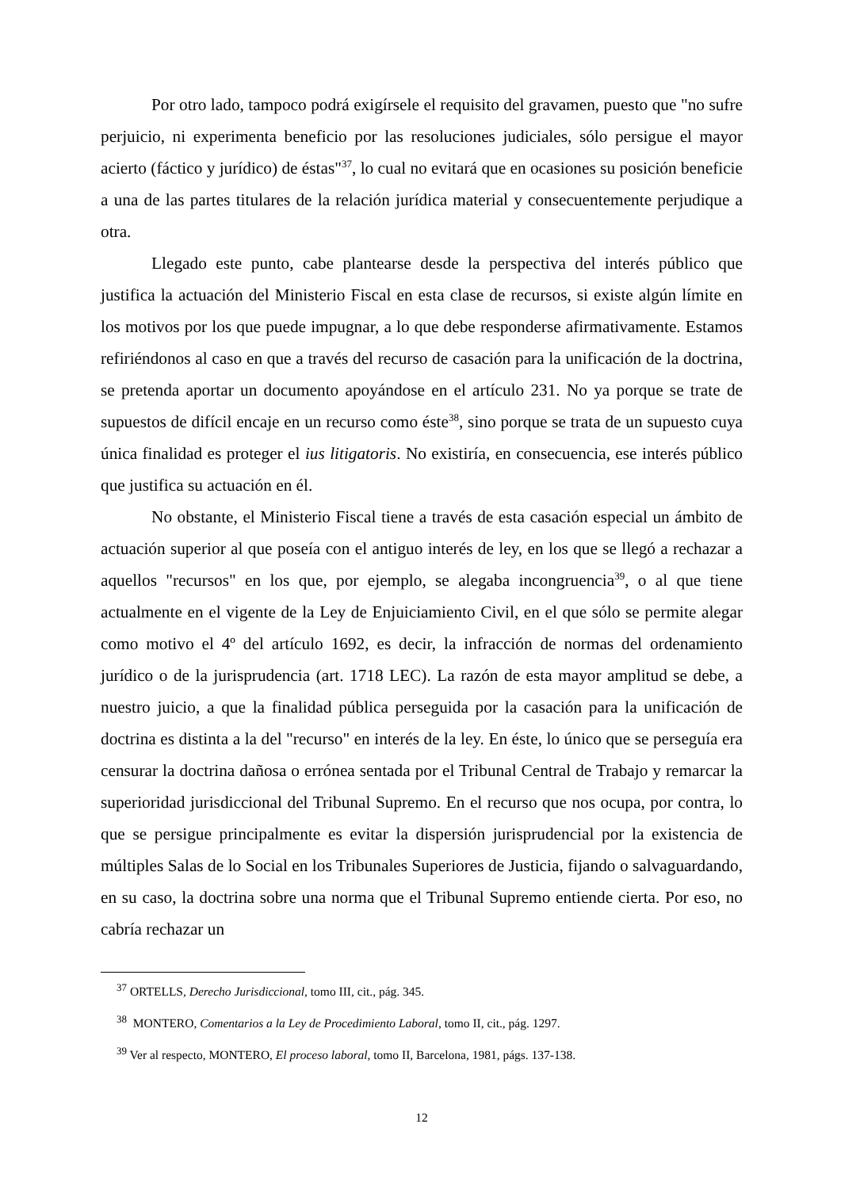Por otro lado, tampoco podrá exigírsele el requisito del gravamen, puesto que "no sufre perjuicio, ni experimenta beneficio por las resoluciones judiciales, sólo persigue el mayor acierto (fáctico y jurídico) de éstas"<sup>37</sup>, lo cual no evitará que en ocasiones su posición beneficie a una de las partes titulares de la relación jurídica material y consecuentemente perjudique a otra.
Llegado este punto, cabe plantearse desde la perspectiva del interés público que justifica la actuación del Ministerio Fiscal en esta clase de recursos, si existe algún límite en los motivos por los que puede impugnar, a lo que debe responderse afirmativamente. Estamos refiriéndonos al caso en que a través del recurso de casación para la unificación de la doctrina, se pretenda aportar un documento apoyándose en el artículo 231. No ya porque se trate de supuestos de difícil encaje en un recurso como éste<sup>38</sup>, sino porque se trata de un supuesto cuya única finalidad es proteger el ius litigatoris. No existiría, en consecuencia, ese interés público que justifica su actuación en él.
No obstante, el Ministerio Fiscal tiene a través de esta casación especial un ámbito de actuación superior al que poseía con el antiguo interés de ley, en los que se llegó a rechazar a aquellos "recursos" en los que, por ejemplo, se alegaba incongruencia<sup>39</sup>, o al que tiene actualmente en el vigente de la Ley de Enjuiciamiento Civil, en el que sólo se permite alegar como motivo el 4º del artículo 1692, es decir, la infracción de normas del ordenamiento jurídico o de la jurisprudencia (art. 1718 LEC). La razón de esta mayor amplitud se debe, a nuestro juicio, a que la finalidad pública perseguida por la casación para la unificación de doctrina es distinta a la del "recurso" en interés de la ley. En éste, lo único que se perseguía era censurar la doctrina dañosa o errónea sentada por el Tribunal Central de Trabajo y remarcar la superioridad jurisdiccional del Tribunal Supremo. En el recurso que nos ocupa, por contra, lo que se persigue principalmente es evitar la dispersión jurisprudencial por la existencia de múltiples Salas de lo Social en los Tribunales Superiores de Justicia, fijando o salvaguardando, en su caso, la doctrina sobre una norma que el Tribunal Supremo entiende cierta. Por eso, no cabría rechazar un
<sup>37</sup> ORTELLS, Derecho Jurisdiccional, tomo III, cit., pág. 345.
<sup>38</sup> MONTERO, Comentarios a la Ley de Procedimiento Laboral, tomo II, cit., pág. 1297.
<sup>39</sup> Ver al respecto, MONTERO, El proceso laboral, tomo II, Barcelona, 1981, págs. 137-138.
12